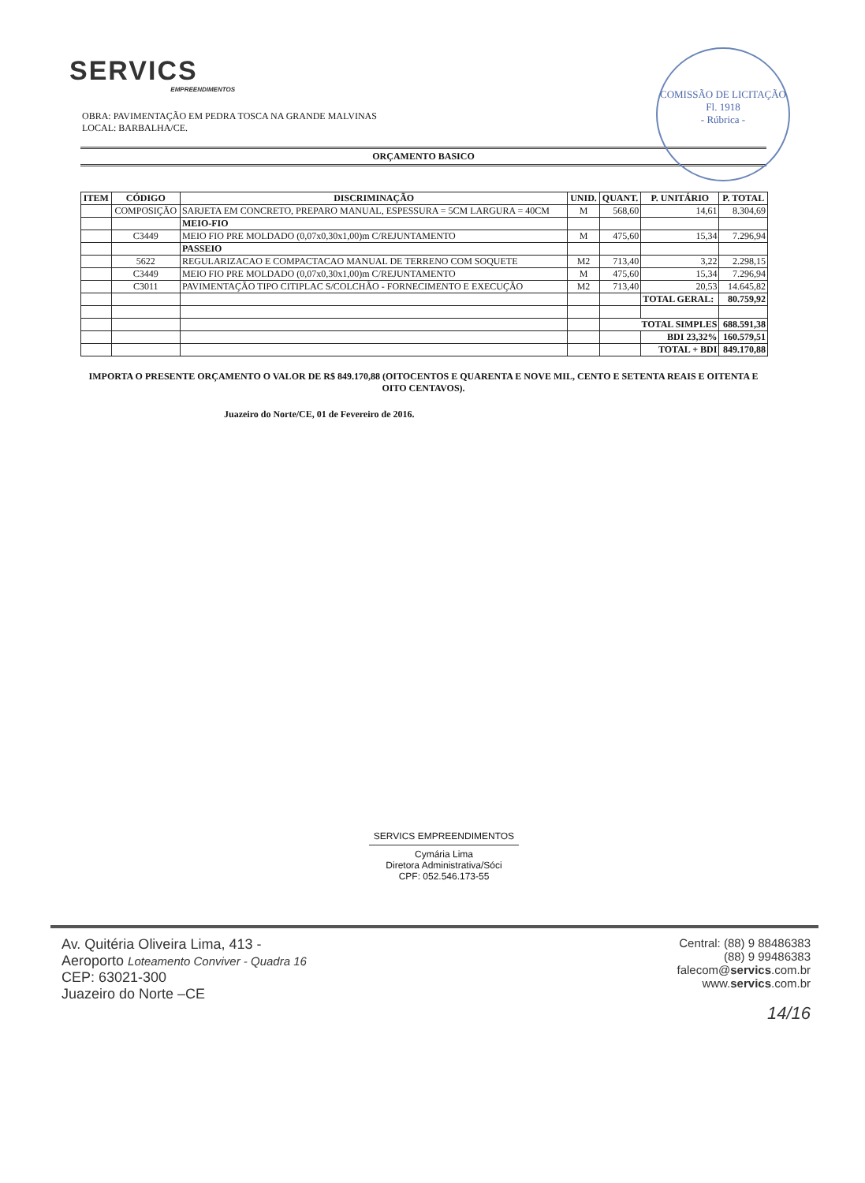SERVICS
EMPREENDIMENTOS
COMISSÃO DE LICITAÇÃO
Fl. 1918
- Rúbrica -
OBRA: PAVIMENTAÇÃO EM PEDRA TOSCA NA GRANDE MALVINAS
LOCAL: BARBALHA/CE.
ORÇAMENTO BASICO
| ITEM | CÓDIGO | DISCRIMINAÇÃO | UNID. | QUANT. | P. UNITÁRIO | P. TOTAL |
| --- | --- | --- | --- | --- | --- | --- |
| | COMPOSIÇÃO | SARJETA EM CONCRETO, PREPARO MANUAL, ESPESSURA = 5CM LARGURA = 40CM | M | 568,60 | 14,61 | 8.304,69 |
| | | MEIO-FIO | | | | |
| | C3449 | MEIO FIO PRE MOLDADO (0,07x0,30x1,00)m C/REJUNTAMENTO | M | 475,60 | 15,34 | 7.296,94 |
| | | PASSEIO | | | | |
| | 5622 | REGULARIZACAO E COMPACTACAO MANUAL DE TERRENO COM SOQUETE | M2 | 713,40 | 3,22 | 2.298,15 |
| | C3449 | MEIO FIO PRE MOLDADO (0,07x0,30x1,00)m C/REJUNTAMENTO | M | 475,60 | 15,34 | 7.296,94 |
| | C3011 | PAVIMENTAÇÃO TIPO CITIPLAC S/COLCHÃO - FORNECIMENTO E EXECUÇÃO | M2 | 713,40 | 20,53 | 14.645,82 |
| | | | | | TOTAL GERAL: | 80.759,92 |
| | | | | TOTAL SIMPLES | | 688.591,38 |
| | | | | | BDI 23,32% | 160.579,51 |
| | | | | | TOTAL + BDI | 849.170,88 |
IMPORTA O PRESENTE ORÇAMENTO O VALOR DE R$ 849.170,88 (OITOCENTOS E QUARENTA E NOVE MIL, CENTO E SETENTA REAIS E OITENTA E OITO CENTAVOS).
Juazeiro do Norte/CE, 01 de Fevereiro de 2016.
SERVICS EMPREENDIMENTOS
Cymária Lima
Diretora Administrativa/Sóci
CPF: 052.546.173-55
Av. Quitéria Oliveira Lima, 413 -
Aeroporto Loteamento Conviver - Quadra 16
CEP: 63021-300
Juazeiro do Norte –CE
Central: (88) 9 88486383
(88) 9 99486383
falecom@servics.com.br
www.servics.com.br
14/16